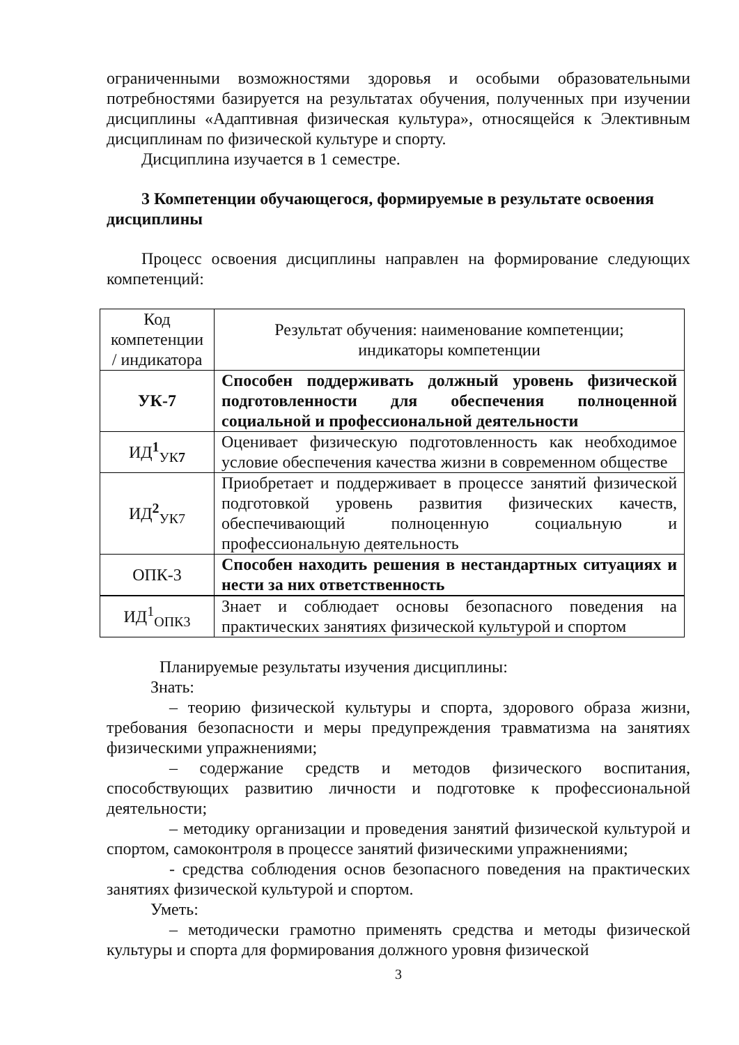ограниченными возможностями здоровья и особыми образовательными потребностями базируется на результатах обучения, полученных при изучении дисциплины «Адаптивная физическая культура», относящейся к Элективным дисциплинам по физической культуре и спорту.
Дисциплина изучается в 1 семестре.
3 Компетенции обучающегося, формируемые в результате освоения дисциплины
Процесс освоения дисциплины направлен на формирование следующих компетенций:
| Код компетенции / индикатора | Результат обучения: наименование компетенции; индикаторы компетенции |
| УК-7 | Способен поддерживать должный уровень физической подготовленности для обеспечения полноценной социальной и профессиональной деятельности |
| ИД<sup>1</sup><sub>УК7</sub> | Оценивает физическую подготовленность как необходимое условие обеспечения качества жизни в современном обществе |
| ИД<sup>2</sup><sub>УК7</sub> | Приобретает и поддерживает в процессе занятий физической подготовкой уровень развития физических качеств, обеспечивающий полноценную социальную и профессиональную деятельность |
| ОПК-3 | Способен находить решения в нестандартных ситуациях и нести за них ответственность |
| ИД<sup>1</sup><sub>ОПК3</sub> | Знает и соблюдает основы безопасного поведения на практических занятиях физической культурой и спортом |
Планируемые результаты изучения дисциплины:
Знать:
– теорию физической культуры и спорта, здорового образа жизни, требования безопасности и меры предупреждения травматизма на занятиях физическими упражнениями;
– содержание средств и методов физического воспитания, способствующих развитию личности и подготовке к профессиональной деятельности;
– методику организации и проведения занятий физической культурой и спортом, самоконтроля в процессе занятий физическими упражнениями;
- средства соблюдения основ безопасного поведения на практических занятиях физической культурой и спортом.
Уметь:
– методически грамотно применять средства и методы физической культуры и спорта для формирования должного уровня физической
3